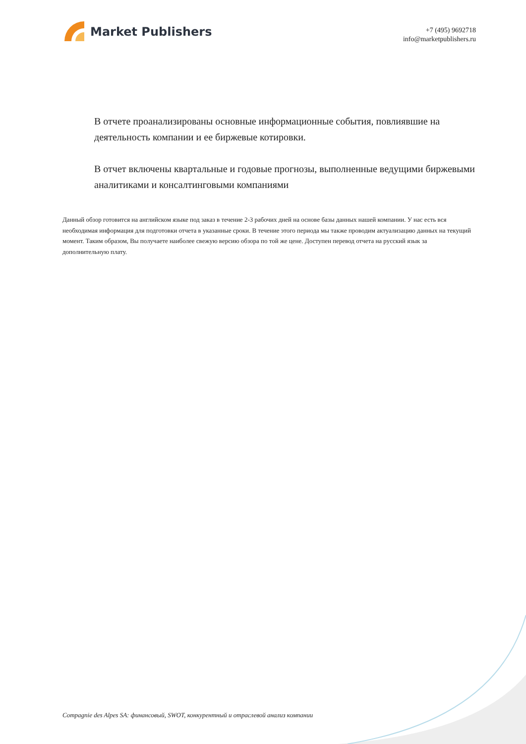Market Publishers
+7 (495) 9692718
info@marketpublishers.ru
В отчете проанализированы основные информационные события, повлиявшие на деятельность компании и ее биржевые котировки.
В отчет включены квартальные и годовые прогнозы, выполненные ведущими биржевыми аналитиками и консалтинговыми компаниями
Данный обзор готовится на английском языке под заказ в течение 2-3 рабочих дней на основе базы данных нашей компании. У нас есть вся необходимая информация для подготовки отчета в указанные сроки. В течение этого периода мы также проводим актуализацию данных на текущий момент. Таким образом, Вы получаете наиболее свежую версию обзора по той же цене. Доступен перевод отчета на русский язык за дополнительную плату.
Compagnie des Alpes SA: финансовый, SWOT, конкурентный и отраслевой анализ компании